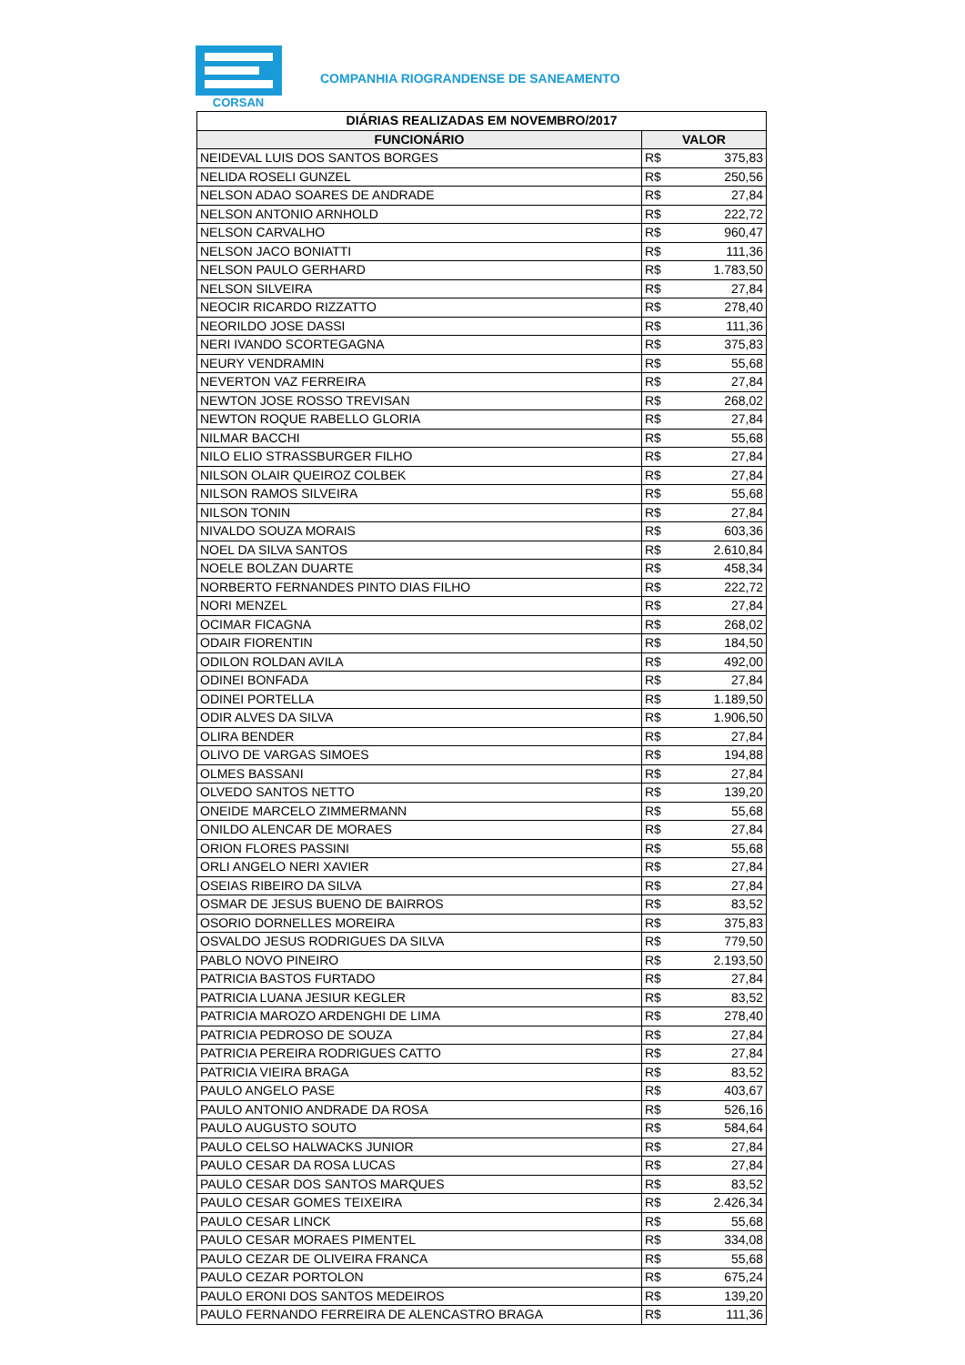CORSAN
COMPANHIA RIOGRANDENSE DE SANEAMENTO
| DIÁRIAS REALIZADAS EM NOVEMBRO/2017 | | |
| --- | --- | --- |
| FUNCIONÁRIO | VALOR | |
| NEIDEVAL LUIS DOS SANTOS BORGES | R$ | 375,83 |
| NELIDA ROSELI GUNZEL | R$ | 250,56 |
| NELSON ADAO SOARES DE ANDRADE | R$ | 27,84 |
| NELSON ANTONIO ARNHOLD | R$ | 222,72 |
| NELSON CARVALHO | R$ | 960,47 |
| NELSON JACO BONIATTI | R$ | 111,36 |
| NELSON PAULO GERHARD | R$ | 1.783,50 |
| NELSON SILVEIRA | R$ | 27,84 |
| NEOCIR RICARDO RIZZATTO | R$ | 278,40 |
| NEORILDO JOSE DASSI | R$ | 111,36 |
| NERI IVANDO SCORTEGAGNA | R$ | 375,83 |
| NEURY VENDRAMIN | R$ | 55,68 |
| NEVERTON VAZ FERREIRA | R$ | 27,84 |
| NEWTON JOSE ROSSO TREVISAN | R$ | 268,02 |
| NEWTON ROQUE RABELLO GLORIA | R$ | 27,84 |
| NILMAR BACCHI | R$ | 55,68 |
| NILO ELIO STRASSBURGER FILHO | R$ | 27,84 |
| NILSON OLAIR QUEIROZ COLBEK | R$ | 27,84 |
| NILSON RAMOS SILVEIRA | R$ | 55,68 |
| NILSON TONIN | R$ | 27,84 |
| NIVALDO SOUZA MORAIS | R$ | 603,36 |
| NOEL DA SILVA SANTOS | R$ | 2.610,84 |
| NOELE BOLZAN DUARTE | R$ | 458,34 |
| NORBERTO FERNANDES PINTO DIAS FILHO | R$ | 222,72 |
| NORI MENZEL | R$ | 27,84 |
| OCIMAR FICAGNA | R$ | 268,02 |
| ODAIR FIORENTIN | R$ | 184,50 |
| ODILON ROLDAN AVILA | R$ | 492,00 |
| ODINEI BONFADA | R$ | 27,84 |
| ODINEI PORTELLA | R$ | 1.189,50 |
| ODIR ALVES DA SILVA | R$ | 1.906,50 |
| OLIRA BENDER | R$ | 27,84 |
| OLIVO DE VARGAS SIMOES | R$ | 194,88 |
| OLMES BASSANI | R$ | 27,84 |
| OLVEDO SANTOS NETTO | R$ | 139,20 |
| ONEIDE MARCELO ZIMMERMANN | R$ | 55,68 |
| ONILDO ALENCAR DE MORAES | R$ | 27,84 |
| ORION FLORES PASSINI | R$ | 55,68 |
| ORLI ANGELO NERI XAVIER | R$ | 27,84 |
| OSEIAS RIBEIRO DA SILVA | R$ | 27,84 |
| OSMAR DE JESUS BUENO DE BAIRROS | R$ | 83,52 |
| OSORIO DORNELLES MOREIRA | R$ | 375,83 |
| OSVALDO JESUS RODRIGUES DA SILVA | R$ | 779,50 |
| PABLO NOVO PINEIRO | R$ | 2.193,50 |
| PATRICIA BASTOS FURTADO | R$ | 27,84 |
| PATRICIA LUANA JESIUR KEGLER | R$ | 83,52 |
| PATRICIA MAROZO ARDENGHI DE LIMA | R$ | 278,40 |
| PATRICIA PEDROSO DE SOUZA | R$ | 27,84 |
| PATRICIA PEREIRA RODRIGUES CATTO | R$ | 27,84 |
| PATRICIA VIEIRA BRAGA | R$ | 83,52 |
| PAULO ANGELO PASE | R$ | 403,67 |
| PAULO ANTONIO ANDRADE DA ROSA | R$ | 526,16 |
| PAULO AUGUSTO SOUTO | R$ | 584,64 |
| PAULO CELSO HALWACKS JUNIOR | R$ | 27,84 |
| PAULO CESAR DA ROSA LUCAS | R$ | 27,84 |
| PAULO CESAR DOS SANTOS MARQUES | R$ | 83,52 |
| PAULO CESAR GOMES TEIXEIRA | R$ | 2.426,34 |
| PAULO CESAR LINCK | R$ | 55,68 |
| PAULO CESAR MORAES PIMENTEL | R$ | 334,08 |
| PAULO CEZAR DE OLIVEIRA FRANCA | R$ | 55,68 |
| PAULO CEZAR PORTOLON | R$ | 675,24 |
| PAULO ERONI DOS SANTOS MEDEIROS | R$ | 139,20 |
| PAULO FERNANDO FERREIRA DE ALENCASTRO BRAGA | R$ | 111,36 |